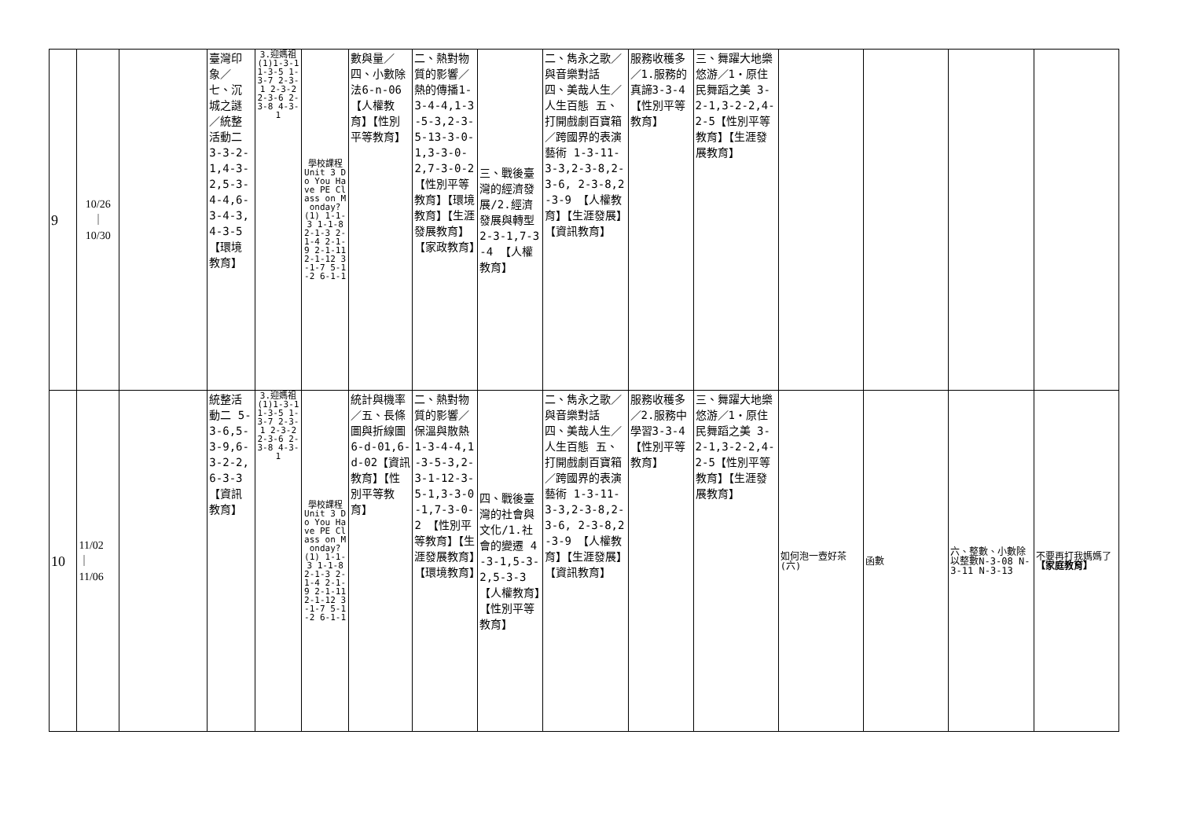| 9 | 10/26 ｜ 10/30 | | 臺灣印象／七、沉城之謎／統整活動二 3-3-2-1,4-3-2,5-3-4-4,6-3-4-3,4-3-5【環境教育】 | 3.迎媽祖(1)1-3-1 1-3-5 1-3-7 2-3-1 2-3-2 2-3-6 2-3-8 4-3-1 | 學校課程 Unit 3 Do You Have PE Class on Monday? (1) 1-1-3 1-1-8 2-1-3 2-1-4 2-1-9 2-1-11 2-1-12 3-1-7 5-1-2 6-1-1 | 數與量／四、小數除法6-n-06【人權教育】【性別平等教育】 | 二、熱對物質的影響／熱的傳播1-3-4-4,1-3-5-3,2-3-5-13-3-0-1,3-3-0-2,7-3-0-2 【性別平等教育】【環境教育】【生涯發展教育】【家政教育】 | 三、戰後臺灣的經濟發展/2.經濟發展與轉型 2-3-1,7-3-4 【人權教育】 | 二、雋永之歌／與音樂對話 四、美哉人生／人生百態 五、打開戲劇百寶箱／跨國界的表演藝術 1-3-11-3-3,2-3-8,2-3-6, 2-3-8,2-3-9 【人權教育】【生涯發展】【資訊教育】 | 服務收穫多／1.服務的真諦3-3-4【性別平等教育】 | 三、舞躍大地樂悠游／1‧原住民舞蹈之美 3-2-1,3-2-2,4-2-5【性別平等教育】【生涯發展教育】 | | | | |
| 10 | 11/02 ｜ 11/06 | | 統整活動二 5-3-6,5-3-9,6-3-2-2,6-3-3 【資訊教育】 | 3.迎媽祖(1)1-3-1 1-3-5 1-3-7 2-3-1 2-3-2 2-3-6 2-3-8 4-3-1 | 學校課程 Unit 3 Do You Have PE Class on Monday? (1) 1-1-3 1-1-8 2-1-3 2-1-4 2-1-9 2-1-11 2-1-12 3-1-7 5-1-2 6-1-1 | 統計與機率／五、長條圖與折線圖6-d-01,6-d-02【資訊教育】【性別平等教育】 | 二、熱對物質的影響／保溫與散熱1-3-4-4,1-3-5-3,2-3-1-12-3-5-1,3-3-0-1,7-3-0-2 【性別平等教育】【生涯發展教育】【環境教育】 | 四、戰後臺灣的社會與文化/1.社會的變遷 4-3-1,5-3-2,5-3-3 【人權教育】【性別平等教育】 | 二、雋永之歌／與音樂對話 四、美哉人生／人生百態 五、打開戲劇百寶箱／跨國界的表演藝術 1-3-11-3-3,2-3-8,2-3-6, 2-3-8,2-3-9 【人權教育】【生涯發展】【資訊教育】 | 服務收穫多／2.服務中學習3-3-4【性別平等教育】 | 三、舞躍大地樂悠游／1‧原住民舞蹈之美 3-2-1,3-2-2,4-2-5【性別平等教育】【生涯發展教育】 | 如何泡一壺好茶(六) | 函數 | 六、整數、小數除以整數N-3-08 N-3-11 N-3-13 | 不要再打我媽媽了 【家庭教育】 |